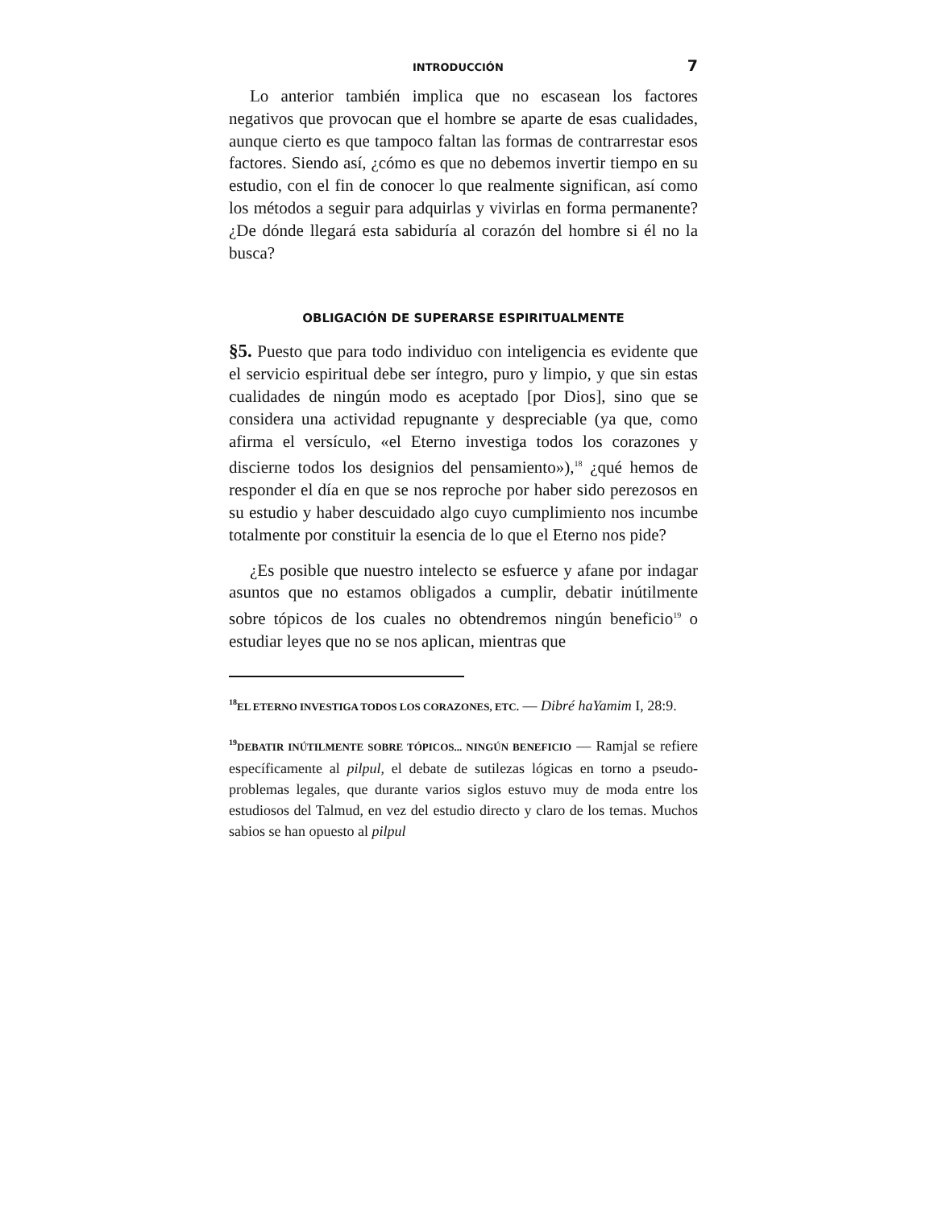INTRODUCCIÓN 7
Lo anterior también implica que no escasean los factores negativos que provocan que el hombre se aparte de esas cualidades, aunque cierto es que tampoco faltan las formas de contrarrestar esos factores. Siendo así, ¿cómo es que no debemos invertir tiempo en su estudio, con el fin de conocer lo que realmente significan, así como los métodos a seguir para adquirlas y vivirlas en forma permanente? ¿De dónde llegará esta sabiduría al corazón del hombre si él no la busca?
OBLIGACIÓN DE SUPERARSE ESPIRITUALMENTE
§5. Puesto que para todo individuo con inteligencia es evidente que el servicio espiritual debe ser íntegro, puro y limpio, y que sin estas cualidades de ningún modo es aceptado [por Dios], sino que se considera una actividad repugnante y despreciable (ya que, como afirma el versículo, «el Eterno investiga todos los corazones y discierne todos los designios del pensamiento»),<sup>18</sup> ¿qué hemos de responder el día en que se nos reproche por haber sido perezosos en su estudio y haber descuidado algo cuyo cumplimiento nos incumbe totalmente por constituir la esencia de lo que el Eterno nos pide?
¿Es posible que nuestro intelecto se esfuerce y afane por indagar asuntos que no estamos obligados a cumplir, debatir inútilmente sobre tópicos de los cuales no obtendremos ningún beneficio<sup>19</sup> o estudiar leyes que no se nos aplican, mientras que
<sup>18</sup> EL ETERNO INVESTIGA TODOS LOS CORAZONES, ETC. — Dibré haYamim I, 28:9.
<sup>19</sup> DEBATIR INÚTILMENTE SOBRE TÓPICOS... NINGÚN BENEFICIO — Ramjal se refiere específicamente al pilpul, el debate de sutilezas lógicas en torno a pseudo-problemas legales, que durante varios siglos estuvo muy de moda entre los estudiosos del Talmud, en vez del estudio directo y claro de los temas. Muchos sabios se han opuesto al pilpul